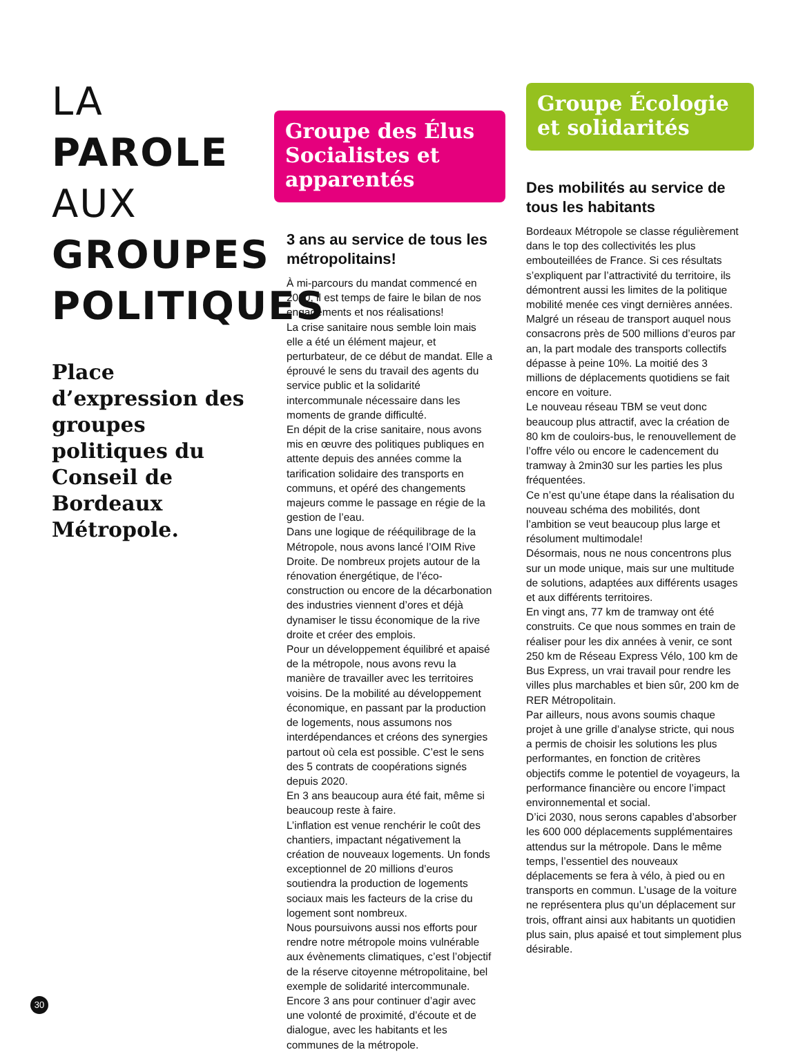LA
PAROLE
AUX
GROUPES
POLITIQUES
Place d’expression des groupes politiques du Conseil de Bordeaux Métropole.
Groupe des Élus Socialistes et apparentés
3 ans au service de tous les métropolitains!
À mi-parcours du mandat commencé en 2020, il est temps de faire le bilan de nos engagements et nos réalisations!
La crise sanitaire nous semble loin mais elle a été un élément majeur, et perturbateur, de ce début de mandat. Elle a éprouvé le sens du travail des agents du service public et la solidarité intercommunale nécessaire dans les moments de grande difficulté.
En dépit de la crise sanitaire, nous avons mis en œuvre des politiques publiques en attente depuis des années comme la tarification solidaire des transports en communs, et opéré des changements majeurs comme le passage en régie de la gestion de l’eau.
Dans une logique de rééquilibrage de la Métropole, nous avons lancé l’OIM Rive Droite. De nombreux projets autour de la rénovation énergétique, de l’éco-construction ou encore de la décarbonation des industries viennent d’ores et déjà dynamiser le tissu économique de la rive droite et créer des emplois.
Pour un développement équilibré et apaisé de la métropole, nous avons revu la manière de travailler avec les territoires voisins. De la mobilité au développement économique, en passant par la production de logements, nous assumons nos interdépendances et créons des synergies partout où cela est possible. C’est le sens des 5 contrats de coopérations signés depuis 2020.
En 3 ans beaucoup aura été fait, même si beaucoup reste à faire.
L’inflation est venue renchérir le coût des chantiers, impactant négativement la création de nouveaux logements. Un fonds exceptionnel de 20 millions d’euros soutiendra la production de logements sociaux mais les facteurs de la crise du logement sont nombreux.
Nous poursuivons aussi nos efforts pour rendre notre métropole moins vulnérable aux évènements climatiques, c’est l’objectif de la réserve citoyenne métropolitaine, bel exemple de solidarité intercommunale.
Encore 3 ans pour continuer d’agir avec une volonté de proximité, d’écoute et de dialogue, avec les habitants et les communes de la métropole.
Groupe Écologie et solidarités
Des mobilités au service de tous les habitants
Bordeaux Métropole se classe régulièrement dans le top des collectivités les plus embouteillées de France. Si ces résultats s’expliquent par l’attractivité du territoire, ils démontrent aussi les limites de la politique mobilité menée ces vingt dernières années. Malgré un réseau de transport auquel nous consacrons près de 500 millions d’euros par an, la part modale des transports collectifs dépasse à peine 10%. La moitié des 3 millions de déplacements quotidiens se fait encore en voiture.
Le nouveau réseau TBM se veut donc beaucoup plus attractif, avec la création de 80 km de couloirs-bus, le renouvellement de l’offre vélo ou encore le cadencement du tramway à 2min30 sur les parties les plus fréquentées.
Ce n’est qu’une étape dans la réalisation du nouveau schéma des mobilités, dont l’ambition se veut beaucoup plus large et résolument multimodale!
Désormais, nous ne nous concentrons plus sur un mode unique, mais sur une multitude de solutions, adaptées aux différents usages et aux différents territoires.
En vingt ans, 77 km de tramway ont été construits. Ce que nous sommes en train de réaliser pour les dix années à venir, ce sont 250 km de Réseau Express Vélo, 100 km de Bus Express, un vrai travail pour rendre les villes plus marchables et bien sûr, 200 km de RER Métropolitain.
Par ailleurs, nous avons soumis chaque projet à une grille d’analyse stricte, qui nous a permis de choisir les solutions les plus performantes, en fonction de critères objectifs comme le potentiel de voyageurs, la performance financière ou encore l’impact environnemental et social.
D’ici 2030, nous serons capables d’absorber les 600 000 déplacements supplémentaires attendus sur la métropole. Dans le même temps, l’essentiel des nouveaux déplacements se fera à vélo, à pied ou en transports en commun. L’usage de la voiture ne représentera plus qu’un déplacement sur trois, offrant ainsi aux habitants un quotidien plus sain, plus apaisé et tout simplement plus désirable.
30